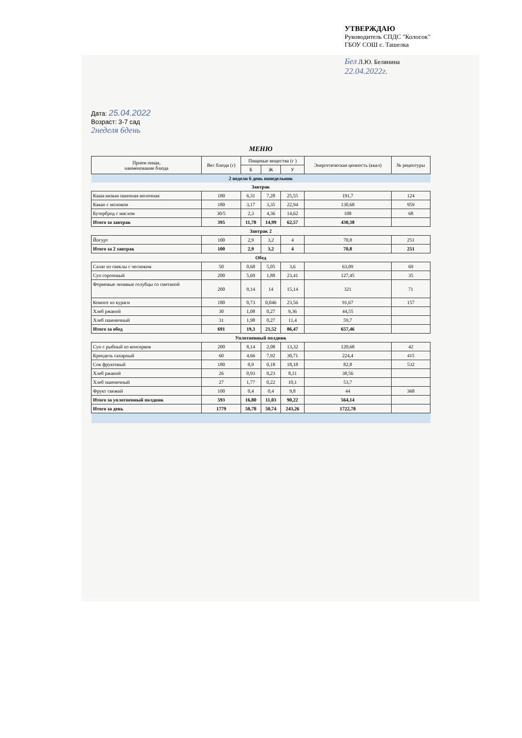Дата: 25.04.2022
Возраст: 3-7 сад
УТВЕРЖДАЮ
Руководитель СПДС "Колосок"
ГБОУ СОШ с. Ташелка
Бел Л.Ю. Белянина
22.04.2022г.
2неделя 6день
МЕНЮ
| Прием пищи, наименование блюда | Вес блюда (г) | Пищевые вещества (г ) | | | Энергетическая ценность (ккал) | № рецептуры |
| --- | --- | --- | --- | --- | --- | --- |
| | | Б | Ж | У | | |
| 2 недели 6 день понедельник | | | | | | |
| Завтрак | | | | | | |
| Каша вязкая пшенная молочная | 180 | 6,31 | 7,28 | 25,55 | 191,7 | 124 |
| Какао с молоком | 180 | 3,17 | 3,35 | 22,94 | 130,68 | 959 |
| Бутерброд с маслом | 30/5 | 2,3 | 4,36 | 14,62 | 108 | 68 |
| Итого за завтрак | 395 | 11,78 | 14,99 | 62,57 | 430,38 | |
| Завтрак 2 | | | | | | |
| Йогурт | 100 | 2,9 | 3,2 | 4 | 70,8 | 251 |
| Итого за 2 завтрак | 100 | 2,9 | 3,2 | 4 | 70,8 | 251 |
| Обед | | | | | | |
| Салат из свеклы с чесноком | 50 | 0,68 | 5,05 | 3,6 | 63,09 | 69 |
| Суп гороховый | 200 | 5,69 | 1,88 | 23,41 | 127,45 | 35 |
| Формовые ленивые голубцы со сметаной | 200 | 9,14 | 14 | 15,14 | 321 | 71 |
| Компот из кураги | 180 | 0,73 | 0,046 | 23,56 | 91,67 | 157 |
| Хлеб ржаной | 30 | 1,08 | 0,27 | 9,36 | 44,55 | |
| Хлеб пшеничный | 31 | 1,98 | 0,27 | 11,4 | 59,7 | |
| Итого за обед | 691 | 19,3 | 21,52 | 86,47 | 657,46 | |
| Уплотненный полдник | | | | | | |
| Суп с рыбный из консервов | 200 | 8,14 | 2,08 | 13,32 | 120,68 | 42 |
| Крендель сахарный | 60 | 4,66 | 7,92 | 30,71 | 224,4 | 415 |
| Сок фруктовый | 180 | 0,9 | 0,18 | 18,18 | 82,8 | 532 |
| Хлеб ржаной | 26 | 0,93 | 0,23 | 8,11 | 38,56 | |
| Хлеб пшеничный | 27 | 1,77 | 0,22 | 10,1 | 53,7 | |
| Фрукт свежий | 100 | 0,4 | 0,4 | 9,8 | 44 | 368 |
| Итого за уплотненный полдник | 593 | 16,80 | 11,03 | 90,22 | 564,14 | |
| Итого за день | 1779 | 50,78 | 50,74 | 243,26 | 1722,78 | |